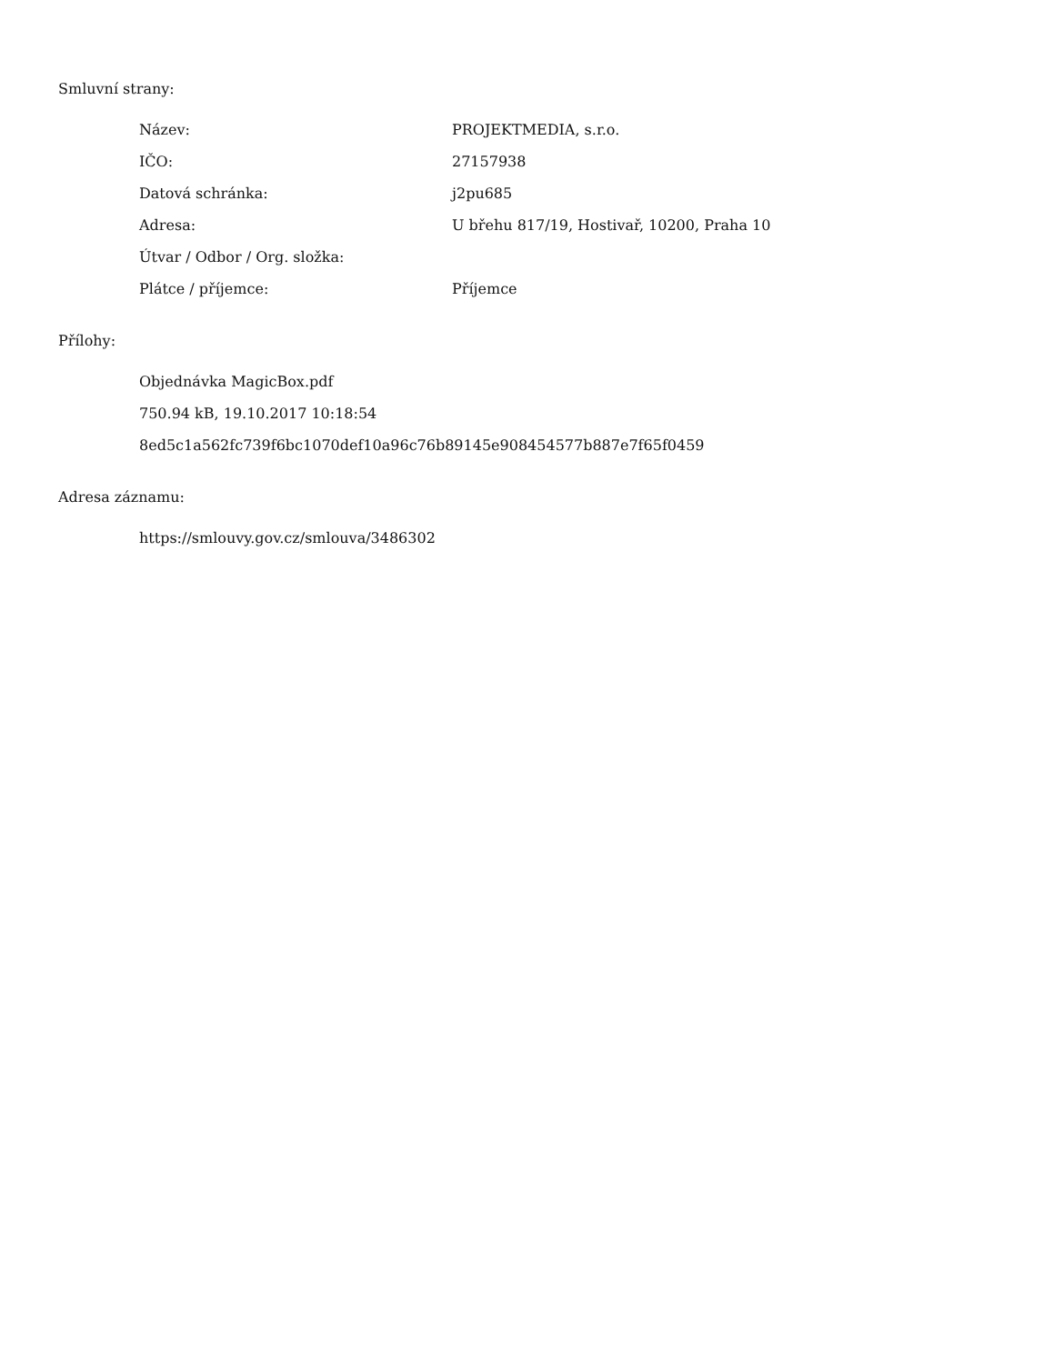Smluvní strany:
| Název: | PROJEKTMEDIA, s.r.o. |
| IČO: | 27157938 |
| Datová schránka: | j2pu685 |
| Adresa: | U břehu 817/19, Hostivař, 10200, Praha 10 |
| Útvar / Odbor / Org. složka: | |
| Plátce / příjemce: | Příjemce |
Přílohy:
Objednávka MagicBox.pdf
750.94 kB, 19.10.2017 10:18:54
8ed5c1a562fc739f6bc1070def10a96c76b89145e908454577b887e7f65f0459
Adresa záznamu:
https://smlouvy.gov.cz/smlouva/3486302